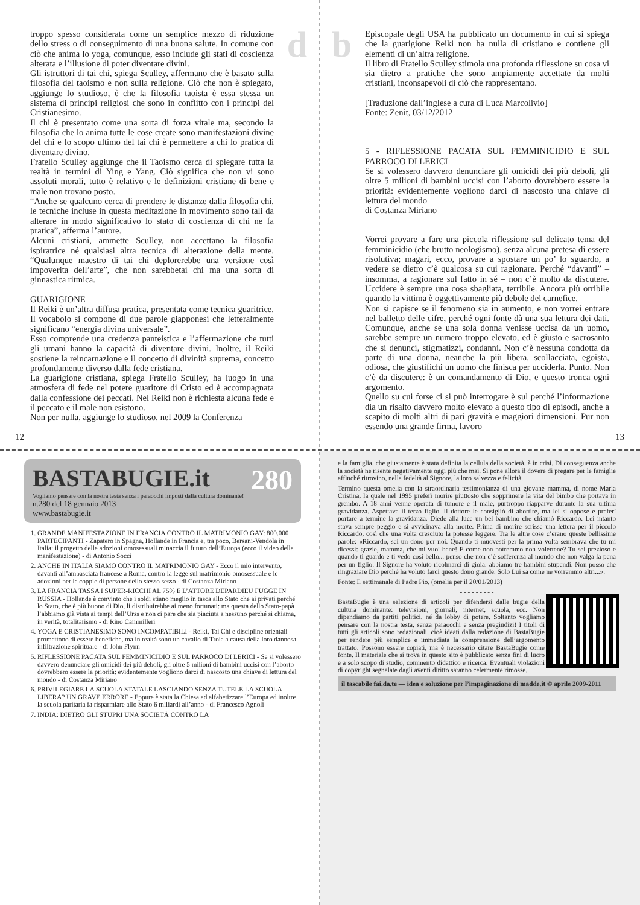d
troppo spesso considerata come un semplice mezzo di riduzione dello stress o di conseguimento di una buona salute. In comune con ciò che anima lo yoga, comunque, esso include gli stati di coscienza alterata e l’illusione di poter diventare divini.
Gli istruttori di tai chi, spiega Sculley, affermano che è basato sulla filosofia del taoismo e non sulla religione. Ciò che non è spiegato, aggiunge lo studioso, è che la filosofia taoista è essa stessa un sistema di principi religiosi che sono in conflitto con i principi del Cristianesimo.
Il chi è presentato come una sorta di forza vitale ma, secondo la filosofia che lo anima tutte le cose create sono manifestazioni divine del chi e lo scopo ultimo del tai chi è permettere a chi lo pratica di diventare divino.
Fratello Sculley aggiunge che il Taoismo cerca di spiegare tutta la realtà in termini di Ying e Yang. Ciò significa che non vi sono assoluti morali, tutto è relativo e le definizioni cristiane di bene e male non trovano posto.
“Anche se qualcuno cerca di prendere le distanze dalla filosofia chi, le tecniche incluse in questa meditazione in movimento sono tali da alterare in modo significativo lo stato di coscienza di chi ne fa pratica”, afferma l’autore.
Alcuni cristiani, ammette Sculley, non accettano la filosofia ispiratrice né qualsiasi altra tecnica di alterazione della mente. “Qualunque maestro di tai chi deplorerebbe una versione così impoverita dell’arte”, che non sarebbetai chi ma una sorta di ginnastica ritmica.
GUARIGIONE
Il Reiki è un’altra diffusa pratica, presentata come tecnica guaritrice. Il vocabolo si compone di due parole giapponesi che letteralmente significano “energia divina universale”.
Esso comprende una credenza panteistica e l’affermazione che tutti gli umani hanno la capacità di diventare divini. Inoltre, il Reiki sostiene la reincarnazione e il concetto di divinità suprema, concetto profondamente diverso dalla fede cristiana.
La guarigione cristiana, spiega Fratello Sculley, ha luogo in una atmosfera di fede nel potere guaritore di Cristo ed è accompagnata dalla confessione dei peccati. Nel Reiki non è richiesta alcuna fede e il peccato e il male non esistono.
Non per nulla, aggiunge lo studioso, nel 2009 la Conferenza
12
b
Episcopale degli USA ha pubblicato un documento in cui si spiega che la guarigione Reiki non ha nulla di cristiano e contiene gli elementi di un’altra religione.
Il libro di Fratello Sculley stimola una profonda riflessione su cosa vi sia dietro a pratiche che sono ampiamente accettate da molti cristiani, inconsapevoli di ciò che rappresentano.
[Traduzione dall’inglese a cura di Luca Marcolivio]
Fonte: Zenit, 03/12/2012
5 - RIFLESSIONE PACATA SUL FEMMINICIDIO E SUL PARROCO DI LERICI
Se si volessero davvero denunciare gli omicidi dei più deboli, gli oltre 5 milioni di bambini uccisi con l’aborto dovrebbero essere la priorità: evidentemente vogliono darci di nascosto una chiave di lettura del mondo
di Costanza Miriano
Vorrei provare a fare una piccola riflessione sul delicato tema del femminicidio (che brutto neologismo), senza alcuna pretesa di essere risolutiva; magari, ecco, provare a spostare un po’ lo sguardo, a vedere se dietro c’è qualcosa su cui ragionare. Perché “davanti” – insomma, a ragionare sul fatto in sé – non c’è molto da discutere. Uccidere è sempre una cosa sbagliata, terribile. Ancora più orribile quando la vittima è oggettivamente più debole del carnefice.
Non si capisce se il fenomeno sia in aumento, e non vorrei entrare nel balletto delle cifre, perché ogni fonte dà una sua lettura dei dati. Comunque, anche se una sola donna venisse uccisa da un uomo, sarebbe sempre un numero troppo elevato, ed è giusto e sacrosanto che si denunci, stigmatizzi, condanni. Non c’è nessuna condotta da parte di una donna, neanche la più libera, scollacciata, egoista, odiosa, che giustifichi un uomo che finisca per ucciderla. Punto. Non c’è da discutere: è un comandamento di Dio, e questo tronca ogni argomento.
Quello su cui forse ci si può interrogare è sul perché l’informazione dia un risalto davvero molto elevato a questo tipo di episodi, anche a scapito di molti altri di pari gravità e maggiori dimensioni. Pur non essendo una grande firma, lavoro
13
280
BASTABUGIE.it
Vogliamo pensare con la nostra testa senza i paraocchi imposti dalla cultura dominante!
n.280 del 18 gennaio 2013
www.bastabugie.it
1. GRANDE MANIFESTAZIONE IN FRANCIA CONTRO IL MATRIMONIO GAY: 800.000 PARTECIPANTI - Zapatero in Spagna, Hollande in Francia e, tra poco, Bersani-Vendola in Italia: il progetto delle adozioni omosessuali minaccia il futuro dell’Europa (ecco il video della manifestazione) - di Antonio Socci
2. ANCHE IN ITALIA SIAMO CONTRO IL MATRIMONIO GAY - Ecco il mio intervento, davanti all’ambasciata francese a Roma, contro la legge sul matrimonio omosessuale e le adozioni per le coppie di persone dello stesso sesso - di Costanza Miriano
3. LA FRANCIA TASSA I SUPER-RICCHI AL 75% E L’ATTORE DEPARDIEU FUGGE IN RUSSIA - Hollande è convinto che i soldi stiano meglio in tasca allo Stato che ai privati perché lo Stato, che è più buono di Dio, li distribuirebbe ai meno fortunati: ma questa dello Stato-papà l’abbiamo già vista ai tempi dell’Urss e non ci pare che sia piaciuta a nessuno perché si chiama, in verità, totalitarismo - di Rino Cammilleri
4. YOGA E CRISTIANESIMO SONO INCOMPATIBILI - Reiki, Tai Chi e discipline orientali promettono di essere benefiche, ma in realtà sono un cavallo di Troia a causa della loro dannosa infiltrazione spirituale - di John Flynn
5. RIFLESSIONE PACATA SUL FEMMINICIDIO E SUL PARROCO DI LERICI - Se si volessero davvero denunciare gli omicidi dei più deboli, gli oltre 5 milioni di bambini uccisi con l’aborto dovrebbero essere la priorità: evidentemente vogliono darci di nascosto una chiave di lettura del mondo - di Costanza Miriano
6. PRIVILEGIARE LA SCUOLA STATALE LASCIANDO SENZA TUTELE LA SCUOLA LIBERA? UN GRAVE ERRORE - Eppure è stata la Chiesa ad alfabetizzare l’Europa ed inoltre la scuola paritaria fa risparmiare allo Stato 6 miliardi all’anno - di Francesco Agnoli
7. INDIA: DIETRO GLI STUPRI UNA SOCIETÀ CONTRO LA
e la famiglia, che giustamente è stata definita la cellula della società, è in crisi. Di conseguenza anche la società ne risente negativamente oggi più che mai. Si pone allora il dovere di pregare per le famiglie affinché ritrovino, nella fedeltà al Signore, la loro salvezza e felicità.
Termino questa omelia con la straordinaria testimonianza di una giovane mamma, di nome Maria Cristina, la quale nel 1995 preferì morire piuttosto che sopprimere la vita del bimbo che portava in grembo. A 18 anni venne operata di tumore e il male, purtroppo riapparve durante la sua ultima gravidanza. Aspettava il terzo figlio. Il dottore le consigliò di abortire, ma lei si oppose e preferì portare a termine la gravidanza. Diede alla luce un bel bambino che chiamò Riccardo. Lei intanto stava sempre peggio e si avvicinava alla morte. Prima di morire scrisse una lettera per il piccolo Riccardo, così che una volta cresciuto la potesse leggere. Tra le altre cose c’erano queste bellissime parole: «Riccardo, sei un dono per noi. Quando ti muovesti per la prima volta sembrava che tu mi dicessi: grazie, mamma, che mi vuoi bene! E come non potremmo non volertene? Tu sei prezioso e quando ti guardo e ti vedo così bello... penso che non c’è sofferenza al mondo che non valga la pena per un figlio. Il Signore ha voluto ricolmarci di gioia: abbiamo tre bambini stupendi. Non posso che ringraziare Dio perché ha voluto farci questo dono grande. Solo Lui sa come ne vorremmo altri...».
Fonte: Il settimanale di Padre Pio, (omelia per il 20/01/2013)
- - - - - - - - -
BastaBugie è una selezione di articoli per difendersi dalle bugie della cultura dominante: televisioni, giornali, internet, scuola, ecc. Non dipendiamo da partiti politici, né da lobby di potere. Soltanto vogliamo pensare con la nostra testa, senza paraocchi e senza pregiudizi! I titoli di tutti gli articoli sono redazionali, cioè ideati dalla redazione di BastaBugie per rendere più semplice e immediata la comprensione dell’argomento trattato. Possono essere copiati, ma è necessario citare BastaBugie come fonte. Il materiale che si trova in questo sito è pubblicato senza fini di lucro e a solo scopo di studio, commento didattico e ricerca. Eventuali violazioni di copyright segnalate dagli aventi diritto saranno celermente rimosse.
il tascabile fai.da.te — idea e soluzione per l’impaginazione di madde.it © aprile 2009-2011